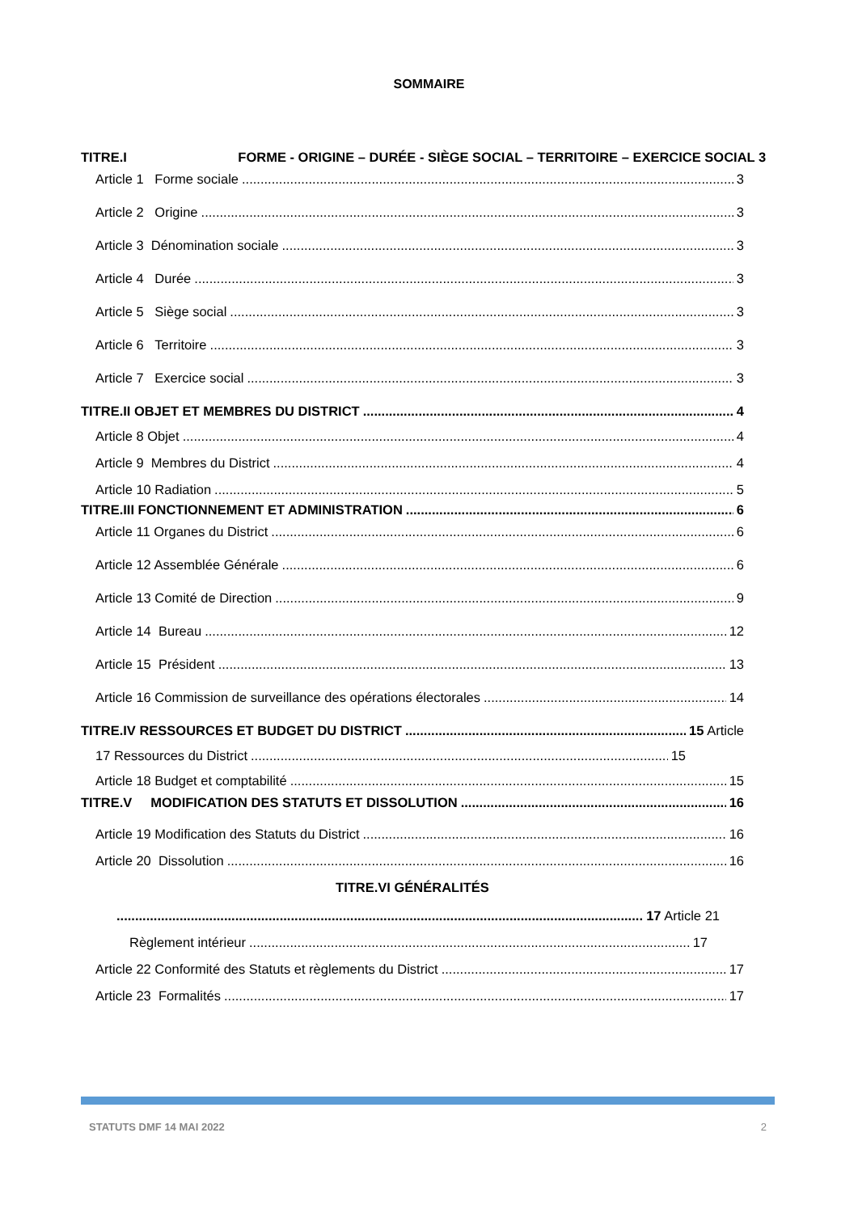SOMMAIRE
TITRE.I FORME - ORIGINE – DURÉE - SIÈGE SOCIAL – TERRITOIRE – EXERCICE SOCIAL 3
Article 1 Forme sociale 3
Article 2 Origine 3
Article 3 Dénomination sociale 3
Article 4 Durée 3
Article 5 Siège social 3
Article 6 Territoire 3
Article 7 Exercice social 3
TITRE.II OBJET ET MEMBRES DU DISTRICT 4
Article 8 Objet 4
Article 9 Membres du District 4
Article 10 Radiation 5
TITRE.III FONCTIONNEMENT ET ADMINISTRATION 6
Article 11 Organes du District 6
Article 12 Assemblée Générale 6
Article 13 Comité de Direction 9
Article 14 Bureau 12
Article 15 Président 13
Article 16 Commission de surveillance des opérations électorales 14
TITRE.IV RESSOURCES ET BUDGET DU DISTRICT 15 Article
17 Ressources du District 15
Article 18 Budget et comptabilité 15
TITRE.V MODIFICATION DES STATUTS ET DISSOLUTION 16
Article 19 Modification des Statuts du District 16
Article 20 Dissolution 16
TITRE.VI GÉNÉRALITÉS
17 Article 21
Règlement intérieur 17
Article 22 Conformité des Statuts et règlements du District 17
Article 23 Formalités 17
STATUTS DMF 14 MAI 2022 2